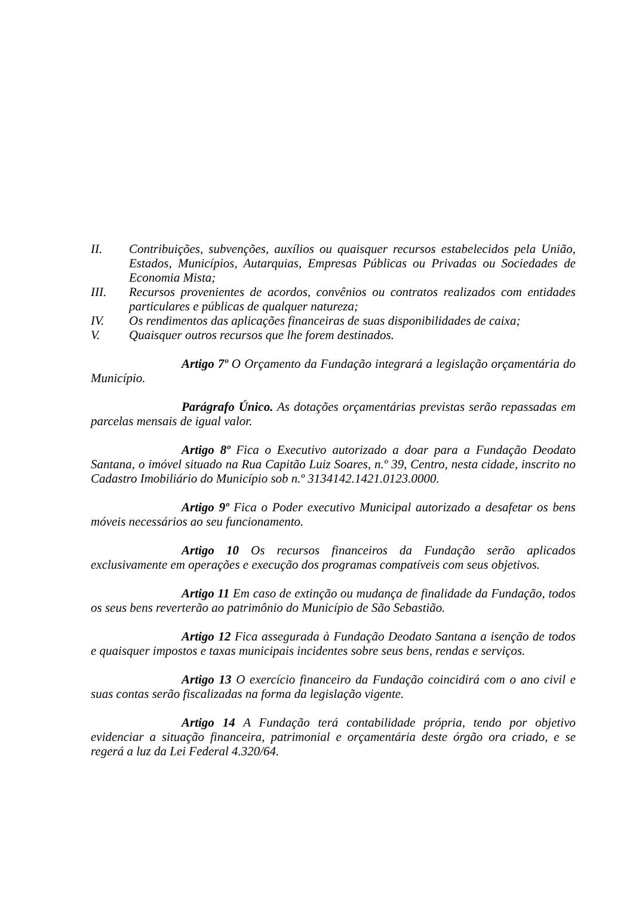II. Contribuições, subvenções, auxílios ou quaisquer recursos estabelecidos pela União, Estados, Municípios, Autarquias, Empresas Públicas ou Privadas ou Sociedades de Economia Mista;
III. Recursos provenientes de acordos, convênios ou contratos realizados com entidades particulares e públicas de qualquer natureza;
IV. Os rendimentos das aplicações financeiras de suas disponibilidades de caixa;
V. Quaisquer outros recursos que lhe forem destinados.
Artigo 7º O Orçamento da Fundação integrará a legislação orçamentária do Município.
Parágrafo Único. As dotações orçamentárias previstas serão repassadas em parcelas mensais de igual valor.
Artigo 8º Fica o Executivo autorizado a doar para a Fundação Deodato Santana, o imóvel situado na Rua Capitão Luiz Soares, n.º 39, Centro, nesta cidade, inscrito no Cadastro Imobiliário do Município sob n.º 3134142.1421.0123.0000.
Artigo 9º Fica o Poder executivo Municipal autorizado a desafetar os bens móveis necessários ao seu funcionamento.
Artigo 10 Os recursos financeiros da Fundação serão aplicados exclusivamente em operações e execução dos programas compatíveis com seus objetivos.
Artigo 11 Em caso de extinção ou mudança de finalidade da Fundação, todos os seus bens reverterão ao patrimônio do Município de São Sebastião.
Artigo 12 Fica assegurada à Fundação Deodato Santana a isenção de todos e quaisquer impostos e taxas municipais incidentes sobre seus bens, rendas e serviços.
Artigo 13 O exercício financeiro da Fundação coincidirá com o ano civil e suas contas serão fiscalizadas na forma da legislação vigente.
Artigo 14 A Fundação terá contabilidade própria, tendo por objetivo evidenciar a situação financeira, patrimonial e orçamentária deste órgão ora criado, e se regerá a luz da Lei Federal 4.320/64.